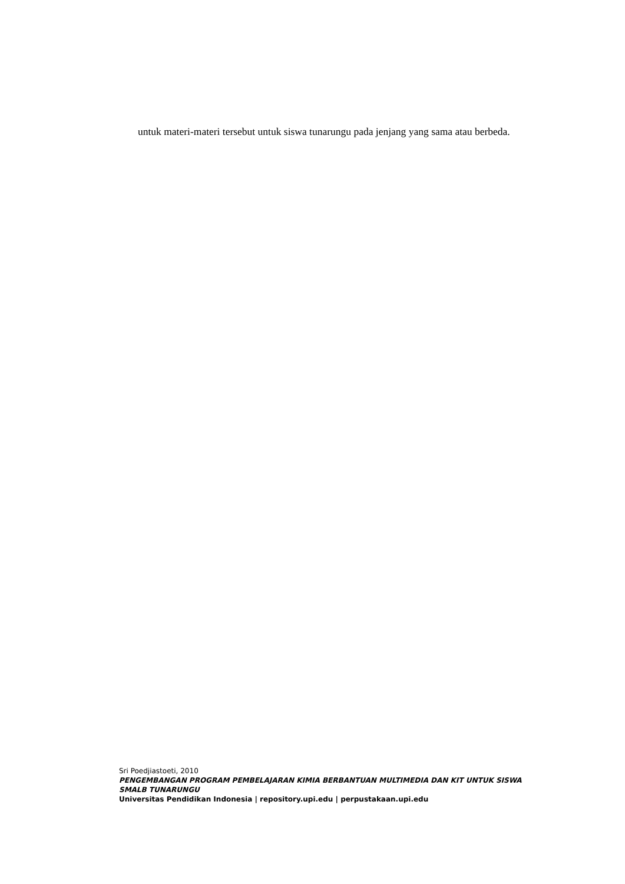untuk materi-materi tersebut untuk siswa tunarungu pada jenjang yang sama atau berbeda.
Sri Poedjiastoeti, 2010
PENGEMBANGAN PROGRAM PEMBELAJARAN KIMIA BERBANTUAN MULTIMEDIA DAN KIT UNTUK SISWA SMALB TUNARUNGU
Universitas Pendidikan Indonesia | repository.upi.edu | perpustakaan.upi.edu